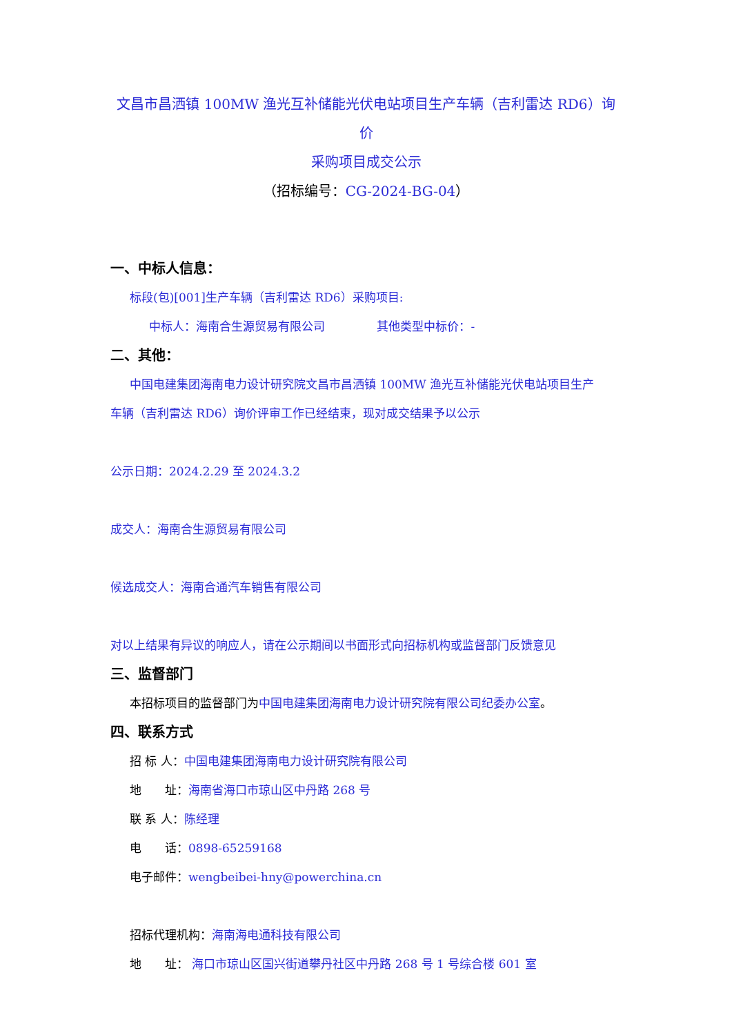文昌市昌洒镇 100MW 渔光互补储能光伏电站项目生产车辆（吉利雷达 RD6）询价
采购项目成交公示
（招标编号：CG-2024-BG-04）
一、中标人信息：
标段(包)[001]生产车辆（吉利雷达 RD6）采购项目:
中标人：海南合生源贸易有限公司 其他类型中标价：-
二、其他：
中国电建集团海南电力设计研究院文昌市昌洒镇 100MW 渔光互补储能光伏电站项目生产
车辆（吉利雷达 RD6）询价评审工作已经结束，现对成交结果予以公示
公示日期：2024.2.29 至 2024.3.2
成交人：海南合生源贸易有限公司
候选成交人：海南合通汽车销售有限公司
对以上结果有异议的响应人，请在公示期间以书面形式向招标机构或监督部门反馈意见
三、监督部门
本招标项目的监督部门为中国电建集团海南电力设计研究院有限公司纪委办公室。
四、联系方式
招 标 人：中国电建集团海南电力设计研究院有限公司
地　　址：海南省海口市琼山区中丹路 268 号
联 系 人：陈经理
电　　话：0898-65259168
电子邮件：wengbeibei-hny@powerchina.cn
招标代理机构：海南海电通科技有限公司
地　　址： 海口市琼山区国兴街道攀丹社区中丹路 268 号 1 号综合楼 601 室